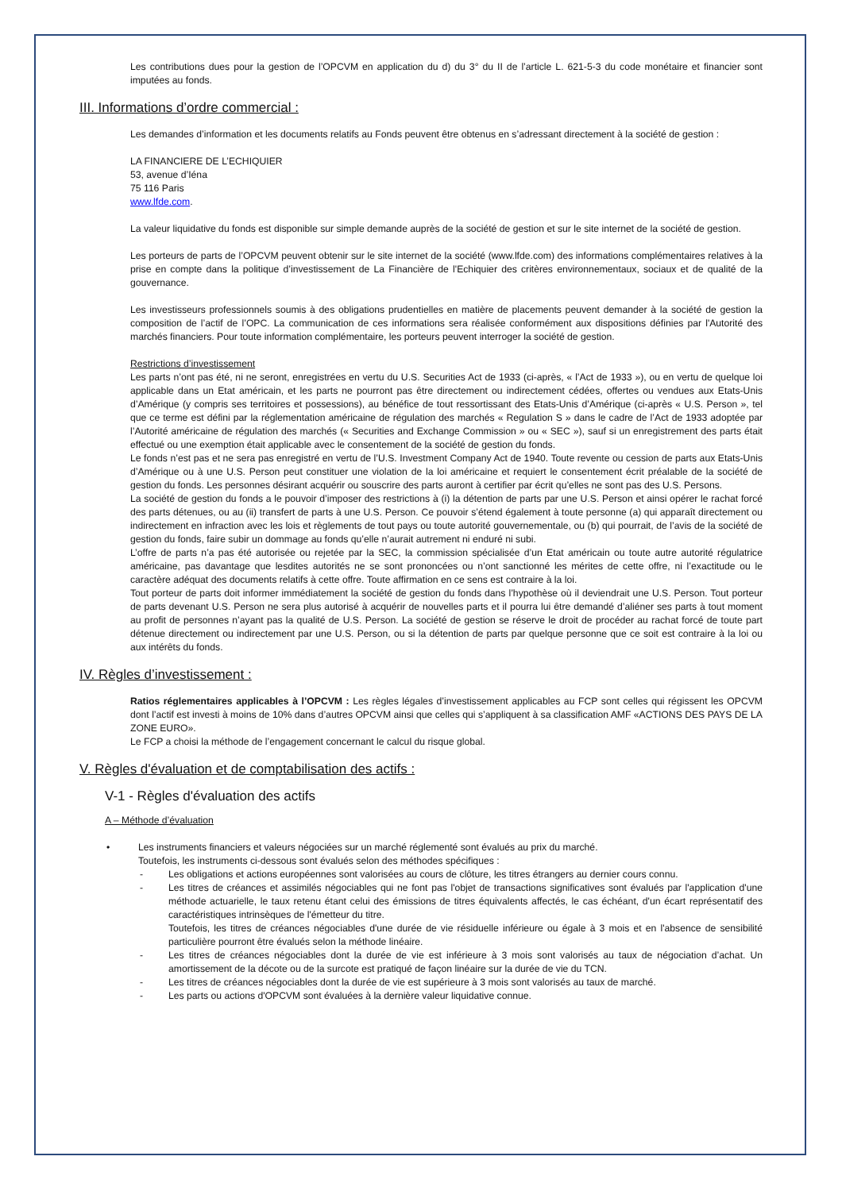Les contributions dues pour la gestion de l’OPCVM en application du d) du 3° du II de l’article L. 621-5-3 du code monétaire et financier sont imputées au fonds.
III. Informations d’ordre commercial :
Les demandes d’information et les documents relatifs au Fonds peuvent être obtenus en s’adressant directement à la société de gestion :
LA FINANCIERE DE L’ECHIQUIER
53, avenue d’Iéna
75 116 Paris
www.lfde.com.
La valeur liquidative du fonds est disponible sur simple demande auprès de la société de gestion et sur le site internet de la société de gestion.
Les porteurs de parts de l’OPCVM peuvent obtenir sur le site internet de la société (www.lfde.com) des informations complémentaires relatives à la prise en compte dans la politique d’investissement de La Financière de l'Echiquier des critères environnementaux, sociaux et de qualité de la gouvernance.
Les investisseurs professionnels soumis à des obligations prudentielles en matière de placements peuvent demander à la société de gestion la composition de l’actif de l’OPC. La communication de ces informations sera réalisée conformément aux dispositions définies par l'Autorité des marchés financiers. Pour toute information complémentaire, les porteurs peuvent interroger la société de gestion.
Restrictions d’investissement
Les parts n’ont pas été, ni ne seront, enregistrées en vertu du U.S. Securities Act de 1933 (ci-après, « l’Act de 1933 »), ou en vertu de quelque loi applicable dans un Etat américain, et les parts ne pourront pas être directement ou indirectement cédées, offertes ou vendues aux Etats-Unis d’Amérique (y compris ses territoires et possessions), au bénéfice de tout ressortissant des Etats-Unis d’Amérique (ci-après « U.S. Person », tel que ce terme est défini par la réglementation américaine de régulation des marchés « Regulation S » dans le cadre de l’Act de 1933 adoptée par l’Autorité américaine de régulation des marchés (« Securities and Exchange Commission » ou « SEC »), sauf si un enregistrement des parts était effectué ou une exemption était applicable avec le consentement de la société de gestion du fonds.
Le fonds n’est pas et ne sera pas enregistré en vertu de l’U.S. Investment Company Act de 1940. Toute revente ou cession de parts aux Etats-Unis d’Amérique ou à une U.S. Person peut constituer une violation de la loi américaine et requiert le consentement écrit préalable de la société de gestion du fonds. Les personnes désirant acquérir ou souscrire des parts auront à certifier par écrit qu’elles ne sont pas des U.S. Persons.
La société de gestion du fonds a le pouvoir d’imposer des restrictions à (i) la détention de parts par une U.S. Person et ainsi opérer le rachat forcé des parts détenues, ou au (ii) transfert de parts à une U.S. Person. Ce pouvoir s’étend également à toute personne (a) qui apparaît directement ou indirectement en infraction avec les lois et règlements de tout pays ou toute autorité gouvernementale, ou (b) qui pourrait, de l’avis de la société de gestion du fonds, faire subir un dommage au fonds qu’elle n’aurait autrement ni enduré ni subi.
L’offre de parts n’a pas été autorisée ou rejetée par la SEC, la commission spécialisée d’un Etat américain ou toute autre autorité régulatrice américaine, pas davantage que lesdites autorités ne se sont prononcées ou n’ont sanctionné les mérites de cette offre, ni l’exactitude ou le caractère adéquat des documents relatifs à cette offre. Toute affirmation en ce sens est contraire à la loi.
Tout porteur de parts doit informer immédiatement la société de gestion du fonds dans l’hypothèse où il deviendrait une U.S. Person. Tout porteur de parts devenant U.S. Person ne sera plus autorisé à acquérir de nouvelles parts et il pourra lui être demandé d’aliéner ses parts à tout moment au profit de personnes n’ayant pas la qualité de U.S. Person. La société de gestion se réserve le droit de procéder au rachat forcé de toute part détenue directement ou indirectement par une U.S. Person, ou si la détention de parts par quelque personne que ce soit est contraire à la loi ou aux intérêts du fonds.
IV. Règles d’investissement :
Ratios réglementaires applicables à l’OPCVM : Les règles légales d’investissement applicables au FCP sont celles qui régissent les OPCVM dont l’actif est investi à moins de 10% dans d’autres OPCVM ainsi que celles qui s’appliquent à sa classification AMF «ACTIONS DES PAYS DE LA ZONE EURO».
Le FCP a choisi la méthode de l’engagement concernant le calcul du risque global.
V. Règles d'évaluation et de comptabilisation des actifs :
V-1 - Règles d'évaluation des actifs
A – Méthode d’évaluation
• Les instruments financiers et valeurs négociées sur un marché réglementé sont évalués au prix du marché.
Toutefois, les instruments ci-dessous sont évalués selon des méthodes spécifiques :
- Les obligations et actions européennes sont valorisées au cours de clôture, les titres étrangers au dernier cours connu.
- Les titres de créances et assimilés négociables qui ne font pas l'objet de transactions significatives sont évalués par l'application d'une méthode actuarielle, le taux retenu étant celui des émissions de titres équivalents affectés, le cas échéant, d'un écart représentatif des caractéristiques intrinsèques de l'émetteur du titre.
Toutefois, les titres de créances négociables d'une durée de vie résiduelle inférieure ou égale à 3 mois et en l'absence de sensibilité particulière pourront être évalués selon la méthode linéaire.
- Les titres de créances négociables dont la durée de vie est inférieure à 3 mois sont valorisés au taux de négociation d’achat. Un amortissement de la décote ou de la surcote est pratiqué de façon linéaire sur la durée de vie du TCN.
- Les titres de créances négociables dont la durée de vie est supérieure à 3 mois sont valorisés au taux de marché.
- Les parts ou actions d'OPCVM sont évaluées à la dernière valeur liquidative connue.